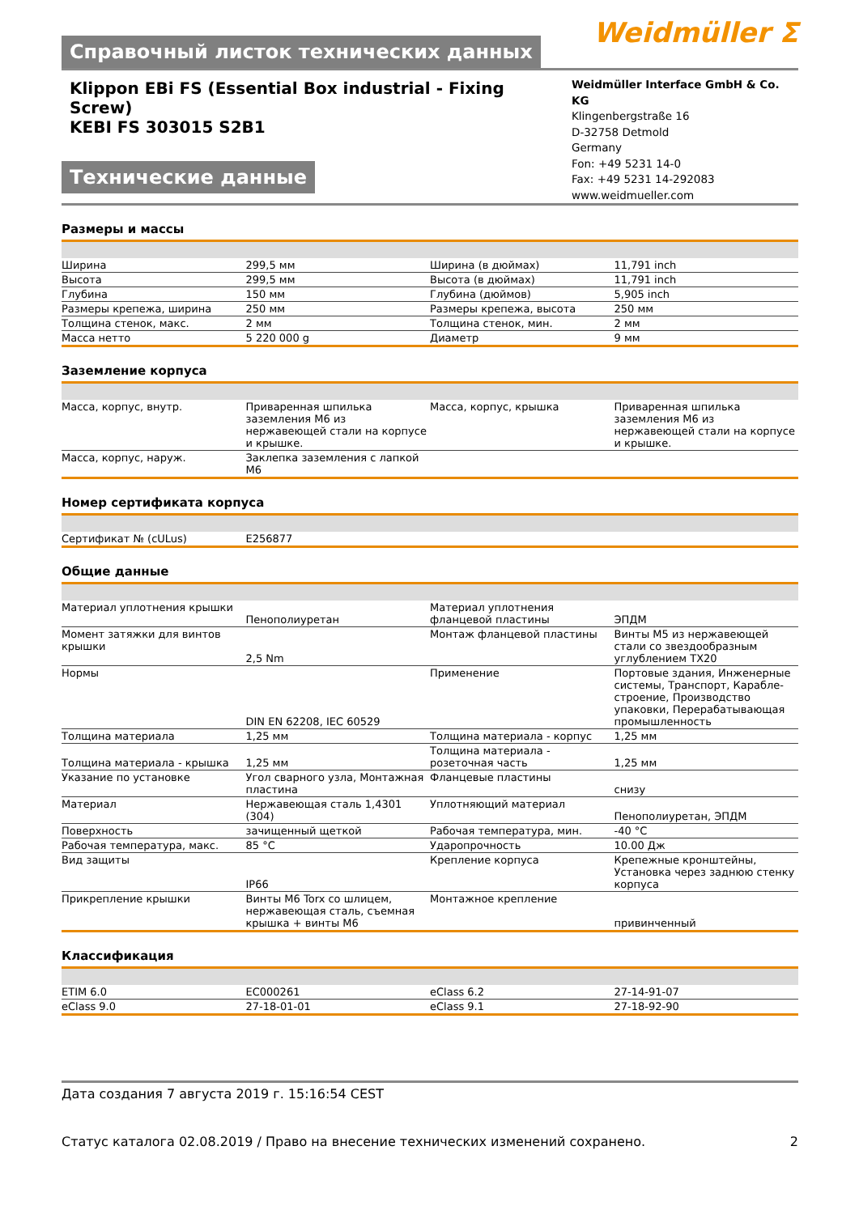Справочный листок технических данных
Weidmüller ⵉ
Klippon EBi FS (Essential Box industrial - Fixing Screw)
KEBI FS 303015 S2B1
Технические данные
Weidmüller Interface GmbH & Co. KG
Klingenbergstraße 16
D-32758 Detmold
Germany
Fon: +49 5231 14-0
Fax: +49 5231 14-292083
www.weidmueller.com
Размеры и массы
| Ширина | 299,5 мм | | Ширина (в дюймах) | 11,791 inch |
| Высота | 299,5 мм | | Высота (в дюймах) | 11,791 inch |
| Глубина | 150 мм | | Глубина (дюймов) | 5,905 inch |
| Размеры крепежа, ширина | 250 мм | | Размеры крепежа, высота | 250 мм |
| Толщина стенок, макс. | 2 мм | | Толщина стенок, мин. | 2 мм |
| Масса нетто | 5 220 000 g | | Диаметр | 9 мм |
Заземление корпуса
| Масса, корпус, внутр. | Приваренная шпилька заземления M6 из нержавеющей стали на корпусе и крышке. | | Масса, корпус, крышка | Приваренная шпилька заземления M6 из нержавеющей стали на корпусе и крышке. |
| Масса, корпус, наруж. | Заклепка заземления с лапкой M6 | | | |
Номер сертификата корпуса
| Сертификат № (cULus) | E256877 | | | |
Общие данные
| Материал уплотнения крышки | Пенополиуретан | | Материал уплотнения фланцевой пластины | ЭПДМ |
| Момент затяжки для винтов крышки | 2,5 Nm | | Монтаж фланцевой пластины | Винты M5 из нержавеющей стали со звездообразным углублением TX20 |
| Нормы | DIN EN 62208, IEC 60529 | | Применение | Портовые здания, Инженерные системы, Транспорт, Карабле­строение, Производство упаковки, Перерабатывающая промышленность |
| Толщина материала | 1,25 мм | | Толщина материала - корпус | 1,25 мм |
| Толщина материала - крышка | 1,25 мм | | Толщина материала - розеточная часть | 1,25 мм |
| Указание по установке | Угол сварного узла, Монтажная пластина | | Фланцевые пластины | снизу |
| Материал | Нержавеющая сталь 1,4301 (304) | | Уплотняющий материал | Пенополиуретан, ЭПДМ |
| Поверхность | зачищенный щеткой | | Рабочая температура, мин. | -40 °C |
| Рабочая температура, макс. | 85 °C | | Ударопрочность | 10.00 Дж |
| Вид защиты | IP66 | | Крепление корпуса | Крепежные кронштейны, Установка через заднюю стенку корпуса |
| Прикрепление крышки | Винты M6 Torx со шлицем, нержавеющая сталь, съемная крышка + винты M6 | | Монтажное крепление | привинченный |
Классификация
| ETIM 6.0 | EC000261 | | eClass 6.2 | 27-14-91-07 |
| eClass 9.0 | 27-18-01-01 | | eClass 9.1 | 27-18-92-90 |
Дата создания 7 августа 2019 г. 15:16:54 CEST
Статус каталога 02.08.2019 / Право на внесение технических изменений сохранено. 2